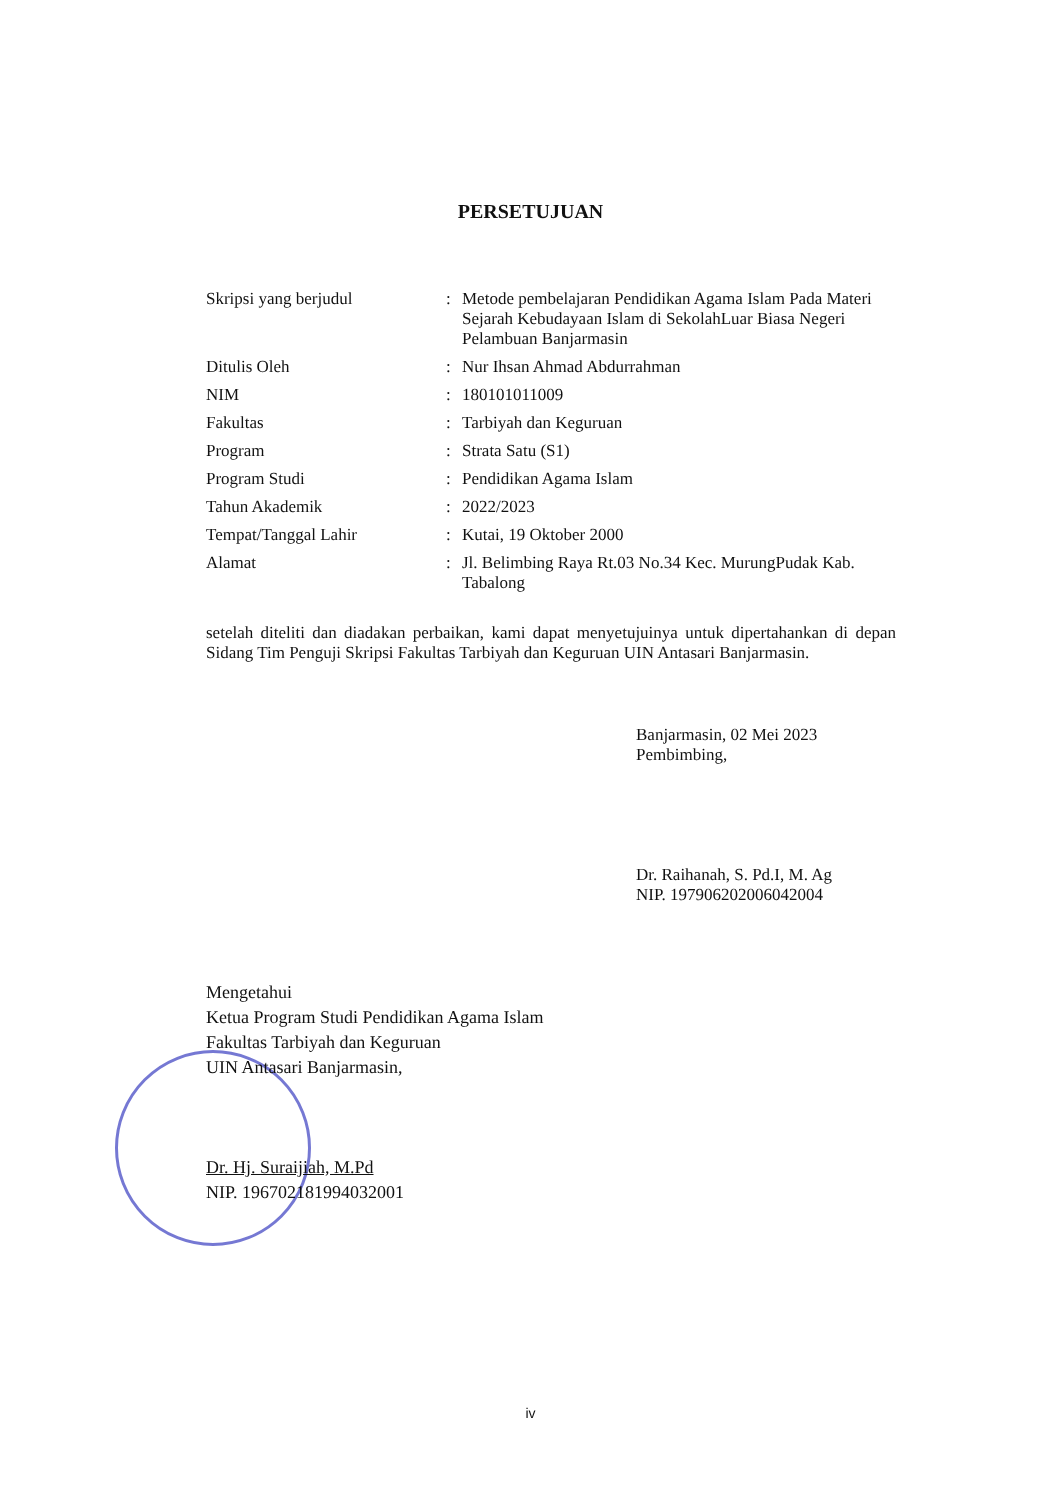PERSETUJUAN
| Skripsi yang berjudul | : | Metode pembelajaran Pendidikan Agama Islam Pada Materi Sejarah Kebudayaan Islam di SekolahLuar Biasa Negeri Pelambuan Banjarmasin |
| Ditulis Oleh | : | Nur Ihsan Ahmad Abdurrahman |
| NIM | : | 180101011009 |
| Fakultas | : | Tarbiyah dan Keguruan |
| Program | : | Strata Satu (S1) |
| Program Studi | : | Pendidikan Agama Islam |
| Tahun Akademik | : | 2022/2023 |
| Tempat/Tanggal Lahir | : | Kutai, 19 Oktober 2000 |
| Alamat | : | Jl. Belimbing Raya Rt.03 No.34 Kec. MurungPudak Kab. Tabalong |
setelah diteliti dan diadakan perbaikan, kami dapat menyetujuinya untuk dipertahankan di depan Sidang Tim Penguji Skripsi Fakultas Tarbiyah dan Keguruan UIN Antasari Banjarmasin.
Banjarmasin, 02 Mei 2023
Pembimbing,
Dr. Raihanah, S. Pd.I, M. Ag
NIP. 197906202006042004
Mengetahui
Ketua Program Studi Pendidikan Agama Islam
Fakultas Tarbiyah dan Keguruan
UIN Antasari Banjarmasin,
Dr. Hj. Surai­jiah, M.Pd
NIP. 196702181994032001
iv